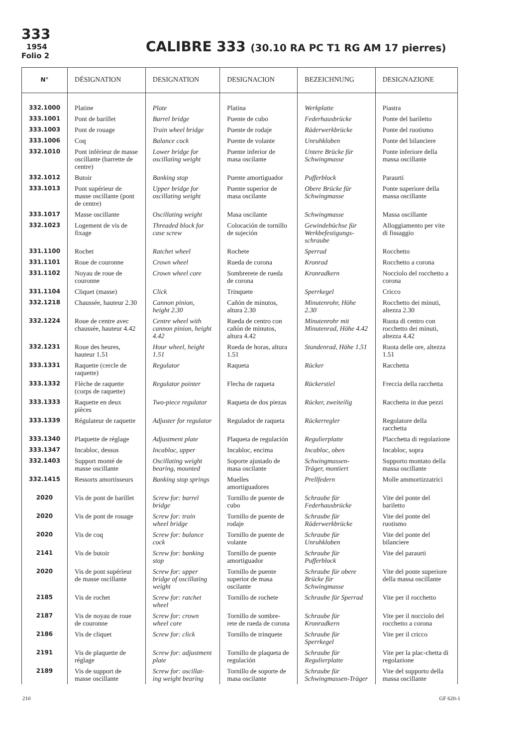333
1954
Folio 2
CALIBRE 333 (30.10 RA PC T1 RG AM 17 pierres)
| N° | DÉSIGNATION | DESIGNATION | DESIGNACION | BEZEICHNUNG | DESIGNAZIONE |
| --- | --- | --- | --- | --- | --- |
| 332.1000 | Platine | Plate | Platina | Werkplatte | Piastra |
| 333.1001 | Pont de barillet | Barrel bridge | Puente de cubo | Federhausbrücke | Ponte del bariletto |
| 333.1003 | Pont de rouage | Train wheel bridge | Puente de rodaje | Räderwerkbrücke | Ponte del ruotismo |
| 333.1006 | Coq | Balance cock | Puente de volante | Unruhkloben | Ponte del bilanciere |
| 332.1010 | Pont inférieur de masse oscillante (barrette de centre) | Lower bridge for oscillating weight | Puente inferior de masa oscilante | Untere Brücke für Schwingmasse | Ponte inferiore della massa oscillante |
| 332.1012 | Butoir | Banking stop | Puente amortiguador | Pufferblock | Paraurti |
| 333.1013 | Pont supérieur de masse oscillante (pont de centre) | Upper bridge for oscillating weight | Puente superior de masa oscilante | Obere Brücke für Schwingmasse | Ponte superiore della massa oscillante |
| 333.1017 | Masse oscillante | Oscillating weight | Masa oscilante | Schwingmasse | Massa oscillante |
| 332.1023 | Logement de vis de fixage | Threaded block for case screw | Colocación de tornillo de sujeción | Gewindebüchse für Werkbefestigungs-schraube | Alloggiamento per vite di fissaggio |
| 331.1100 | Rochet | Ratchet wheel | Rochete | Sperrad | Rocchetto |
| 331.1101 | Roue de couronne | Crown wheel | Rueda de corona | Kronrad | Rocchetto a corona |
| 331.1102 | Noyau de roue de couronne | Crown wheel core | Sombrerete de rueda de corona | Kronradkern | Nocciolo del rocchetto a corona |
| 331.1104 | Cliquet (masse) | Click | Trinquete | Sperrkegel | Cricco |
| 332.1218 | Chaussée, hauteur 2.30 | Cannon pinion, height 2.30 | Cañón de minutos, altura 2.30 | Minutenrohr, Höhe 2.30 | Rocchetto dei minuti, altezza 2.30 |
| 332.1224 | Roue de centre avec chaussée, hauteur 4.42 | Centre wheel with cannon pinion, height 4.42 | Rueda de centro con cañón de minutos, altura 4.42 | Minutenrohr mit Minutenrad, Höhe 4.42 | Ruota di centro con rocchetto dei minuti, altezza 4.42 |
| 332.1231 | Roue des heures, hauteur 1.51 | Hour wheel, height 1.51 | Rueda de horas, altura 1.51 | Stundenrad, Höhe 1.51 | Ruota delle ore, altezza 1.51 |
| 333.1331 | Raquette (cercle de raquette) | Regulator | Raqueta | Rücker | Racchetta |
| 333.1332 | Flèche de raquette (corps de raquette) | Regulator pointer | Flecha de raqueta | Rückerstiel | Freccia della racchetta |
| 333.1333 | Raquette en deux pièces | Two-piece regulator | Raqueta de dos piezas | Rücker, zweiteilig | Racchetta in due pezzi |
| 333.1339 | Régulateur de raquette | Adjuster for regulator | Regulador de raqueta | Rückerregler | Regolatore della racchetta |
| 333.1340 | Plaquette de réglage | Adjustment plate | Plaqueta de regulación | Regulierplatte | Placchetta di regolazione |
| 333.1347 | Incabloc, dessus | Incabloc, upper | Incabloc, encima | Incabloc, oben | Incabloc, sopra |
| 332.1403 | Support monté de masse oscillante | Oscillating weight bearing, mounted | Soporte ajustado de masa oscilante | Schwingmassen-Träger, montiert | Supporto montato della massa oscillante |
| 332.1415 | Ressorts amortisseurs | Banking stop springs | Muelles amortiguadores | Prellfedern | Molle ammortizzatrici |
| 2020 | Vis de pont de barillet | Screw for: barrel bridge | Tornillo de puente de cubo | Schraube für Federhausbrücke | Vite del ponte del bariletto |
| 2020 | Vis de pont de rouage | Screw for: train wheel bridge | Tornillo de puente de rodaje | Schraube für Räderwerkbrücke | Vite del ponte del ruotismo |
| 2020 | Vis de coq | Screw for: balance cock | Tornillo de puente de volante | Schraube für Unruhkloben | Vite del ponte del bilanciere |
| 2141 | Vis de butoir | Screw for: banking stop | Tornillo de puente amortiguador | Schraube für Pufferblock | Vite del paraurti |
| 2020 | Vis de pont supérieur de masse oscillante | Screw for: upper bridge of oscillating weight | Tornillo de puente superior de masa oscilante | Schraube für obere Brücke für Schwingmasse | Vite del ponte superiore della massa oscillante |
| 2185 | Vis de rochet | Screw for: ratchet wheel | Tornillo de rochete | Schraube für Sperrad | Vite per il rocchetto |
| 2187 | Vis de noyau de roue de couronne | Screw for: crown wheel core | Tornillo de sombre-rete de rueda de corona | Schraube für Kronradkern | Vite per il nocciolo del rocchetto a corona |
| 2186 | Vis de cliquet | Screw for: click | Tornillo de trinquete | Schraube für Sperrkegel | Vite per il cricco |
| 2191 | Vis de plaquette de réglage | Screw for: adjustment plate | Tornillo de plaqueta de regulación | Schraube für Regulierplatte | Vite per la plac-chetta di regolazione |
| 2189 | Vis de support de masse oscillante | Screw for: oscillat-ing weight bearing | Tornillo de soporte de masa oscilante | Schraube für Schwingmassen-Träger | Vite del supporto della massa oscillante |
210 GF 620-1